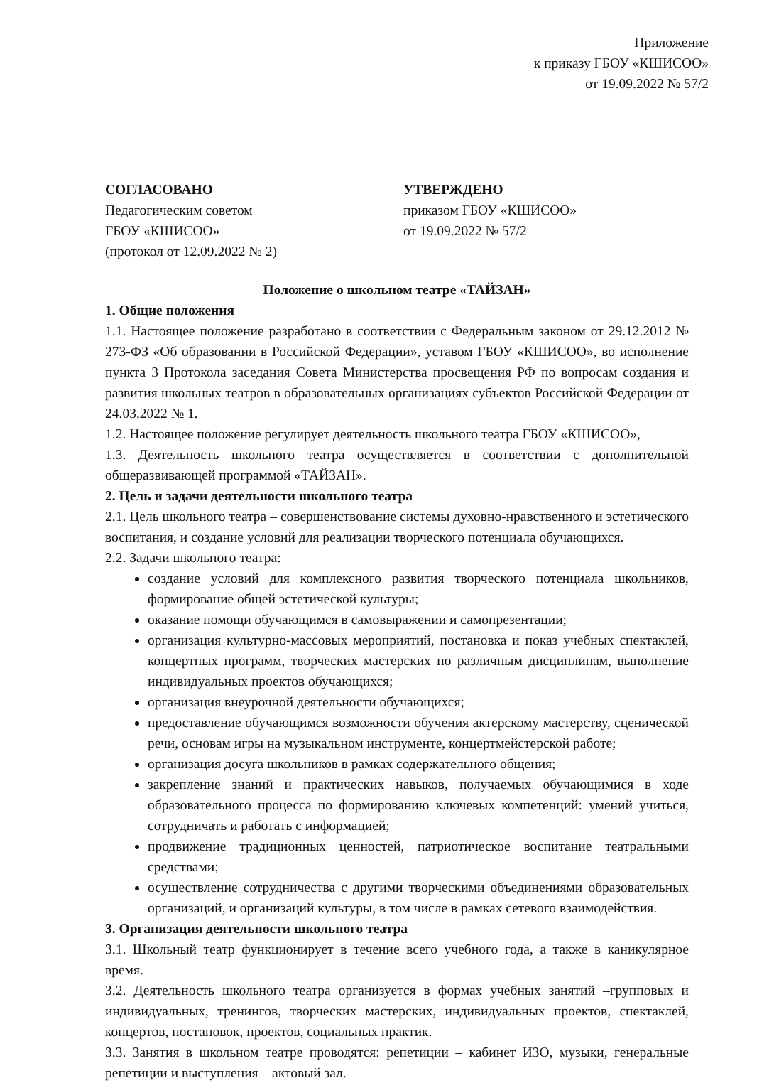Приложение
к приказу ГБОУ «КШИСОО»
от 19.09.2022 № 57/2
СОГЛАСОВАНО
Педагогическим советом
ГБОУ «КШИСОО»
(протокол от 12.09.2022 № 2)
УТВЕРЖДЕНО
приказом ГБОУ «КШИСОО»
от 19.09.2022 № 57/2
Положение о школьном театре «ТАЙЗАН»
1. Общие положения
1.1. Настоящее положение разработано в соответствии с Федеральным законом от 29.12.2012 № 273-ФЗ «Об образовании в Российской Федерации», уставом ГБОУ «КШИСОО», во исполнение пункта 3 Протокола заседания Совета Министерства просвещения РФ по вопросам создания и развития школьных театров в образовательных организациях субъектов Российской Федерации от 24.03.2022 № 1.
1.2. Настоящее положение регулирует деятельность школьного театра ГБОУ «КШИСОО»,
1.3. Деятельность школьного театра осуществляется в соответствии с дополнительной общеразвивающей программой «ТАЙЗАН».
2. Цель и задачи деятельности школьного театра
2.1. Цель школьного театра – совершенствование системы духовно-нравственного и эстетического воспитания, и создание условий для реализации творческого потенциала обучающихся.
2.2. Задачи школьного театра:
создание условий для комплексного развития творческого потенциала школьников, формирование общей эстетической культуры;
оказание помощи обучающимся в самовыражении и самопрезентации;
организация культурно-массовых мероприятий, постановка и показ учебных спектаклей, концертных программ, творческих мастерских по различным дисциплинам, выполнение индивидуальных проектов обучающихся;
организация внеурочной деятельности обучающихся;
предоставление обучающимся возможности обучения актерскому мастерству, сценической речи, основам игры на музыкальном инструменте, концертмейстерской работе;
организация досуга школьников в рамках содержательного общения;
закрепление знаний и практических навыков, получаемых обучающимися в ходе образовательного процесса по формированию ключевых компетенций: умений учиться, сотрудничать и работать с информацией;
продвижение традиционных ценностей, патриотическое воспитание театральными средствами;
осуществление сотрудничества с другими творческими объединениями образовательных организаций, и организаций культуры, в том числе в рамках сетевого взаимодействия.
3. Организация деятельности школьного театра
3.1. Школьный театр функционирует в течение всего учебного года, а также в каникулярное время.
3.2. Деятельность школьного театра организуется в формах учебных занятий –групповых и индивидуальных, тренингов, творческих мастерских, индивидуальных проектов, спектаклей, концертов, постановок, проектов, социальных практик.
3.3. Занятия в школьном театре проводятся: репетиции – кабинет ИЗО, музыки, генеральные репетиции и выступления – актовый зал.